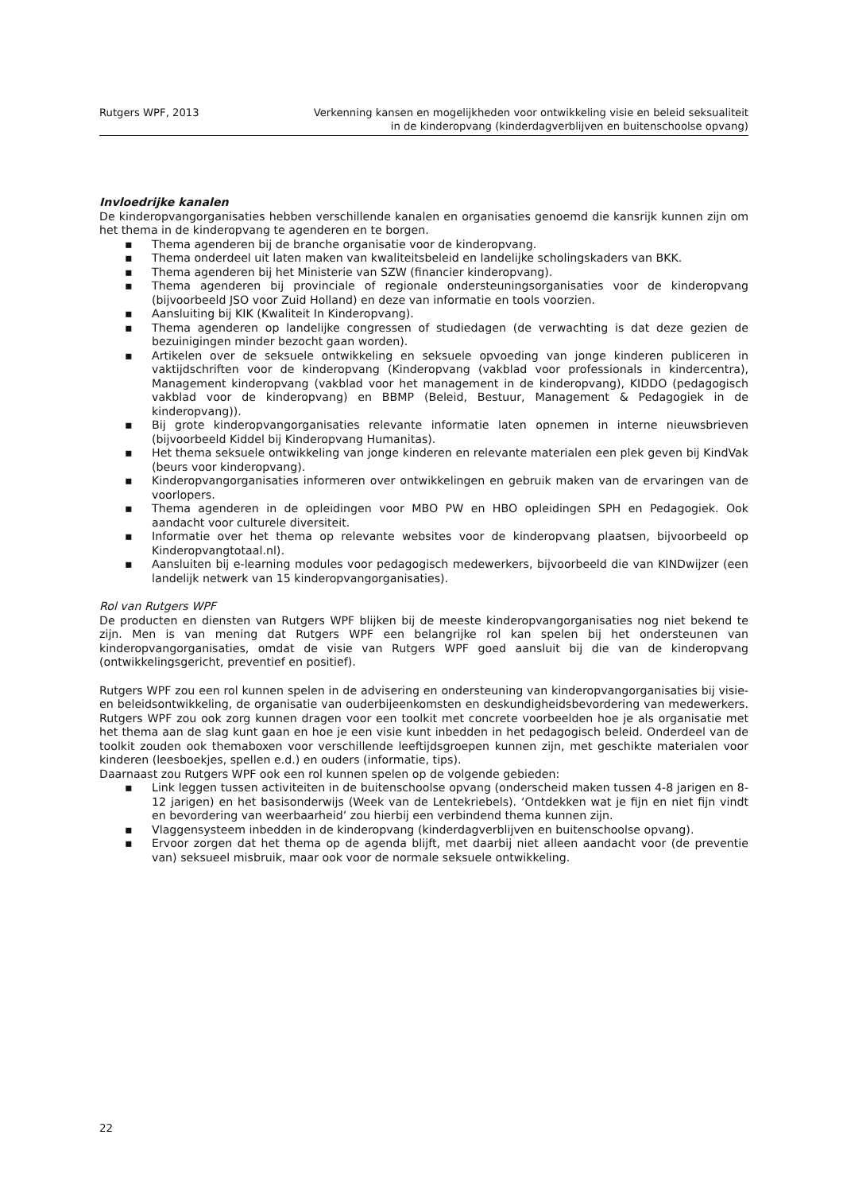Rutgers WPF, 2013 Verkenning kansen en mogelijkheden voor ontwikkeling visie en beleid seksualiteit
in de kinderopvang (kinderdagverblijven en buitenschoolse opvang)
Invloedrijke kanalen
De kinderopvangorganisaties hebben verschillende kanalen en organisaties genoemd die kansrijk kunnen zijn om het thema in de kinderopvang te agenderen en te borgen.
▪ Thema agenderen bij de branche organisatie voor de kinderopvang.
▪ Thema onderdeel uit laten maken van kwaliteitsbeleid en landelijke scholingskaders van BKK.
▪ Thema agenderen bij het Ministerie van SZW (financier kinderopvang).
▪ Thema agenderen bij provinciale of regionale ondersteuningsorganisaties voor de kinderopvang (bijvoorbeeld JSO voor Zuid Holland) en deze van informatie en tools voorzien.
▪ Aansluiting bij KIK (Kwaliteit In Kinderopvang).
▪ Thema agenderen op landelijke congressen of studiedagen (de verwachting is dat deze gezien de bezuinigingen minder bezocht gaan worden).
▪ Artikelen over de seksuele ontwikkeling en seksuele opvoeding van jonge kinderen publiceren in vaktijdschriften voor de kinderopvang (Kinderopvang (vakblad voor professionals in kindercentra), Management kinderopvang (vakblad voor het management in de kinderopvang), KIDDO (pedagogisch vakblad voor de kinderopvang) en BBMP (Beleid, Bestuur, Management & Pedagogiek in de kinderopvang)).
▪ Bij grote kinderopvangorganisaties relevante informatie laten opnemen in interne nieuwsbrieven (bijvoorbeeld Kiddel bij Kinderopvang Humanitas).
▪ Het thema seksuele ontwikkeling van jonge kinderen en relevante materialen een plek geven bij KindVak (beurs voor kinderopvang).
▪ Kinderopvangorganisaties informeren over ontwikkelingen en gebruik maken van de ervaringen van de voorlopers.
▪ Thema agenderen in de opleidingen voor MBO PW en HBO opleidingen SPH en Pedagogiek. Ook aandacht voor culturele diversiteit.
▪ Informatie over het thema op relevante websites voor de kinderopvang plaatsen, bijvoorbeeld op Kinderopvangtotaal.nl).
▪ Aansluiten bij e-learning modules voor pedagogisch medewerkers, bijvoorbeeld die van KINDwijzer (een landelijk netwerk van 15 kinderopvangorganisaties).
Rol van Rutgers WPF
De producten en diensten van Rutgers WPF blijken bij de meeste kinderopvangorganisaties nog niet bekend te zijn. Men is van mening dat Rutgers WPF een belangrijke rol kan spelen bij het ondersteunen van kinderopvangorganisaties, omdat de visie van Rutgers WPF goed aansluit bij die van de kinderopvang (ontwikkelingsgericht, preventief en positief).
Rutgers WPF zou een rol kunnen spelen in de advisering en ondersteuning van kinderopvangorganisaties bij visie- en beleidsontwikkeling, de organisatie van ouderbijeenkomsten en deskundigheidsbevordering van medewerkers. Rutgers WPF zou ook zorg kunnen dragen voor een toolkit met concrete voorbeelden hoe je als organisatie met het thema aan de slag kunt gaan en hoe je een visie kunt inbedden in het pedagogisch beleid. Onderdeel van de toolkit zouden ook themaboxen voor verschillende leeftijdsgroepen kunnen zijn, met geschikte materialen voor kinderen (leesboekjes, spellen e.d.) en ouders (informatie, tips).
Daarnaast zou Rutgers WPF ook een rol kunnen spelen op de volgende gebieden:
▪ Link leggen tussen activiteiten in de buitenschoolse opvang (onderscheid maken tussen 4-8 jarigen en 8-12 jarigen) en het basisonderwijs (Week van de Lentekriebels). ‘Ontdekken wat je fijn en niet fijn vindt en bevordering van weerbaarheid’ zou hierbij een verbindend thema kunnen zijn.
▪ Vlaggensysteem inbedden in de kinderopvang (kinderdagverblijven en buitenschoolse opvang).
▪ Ervoor zorgen dat het thema op de agenda blijft, met daarbij niet alleen aandacht voor (de preventie van) seksueel misbruik, maar ook voor de normale seksuele ontwikkeling.
22